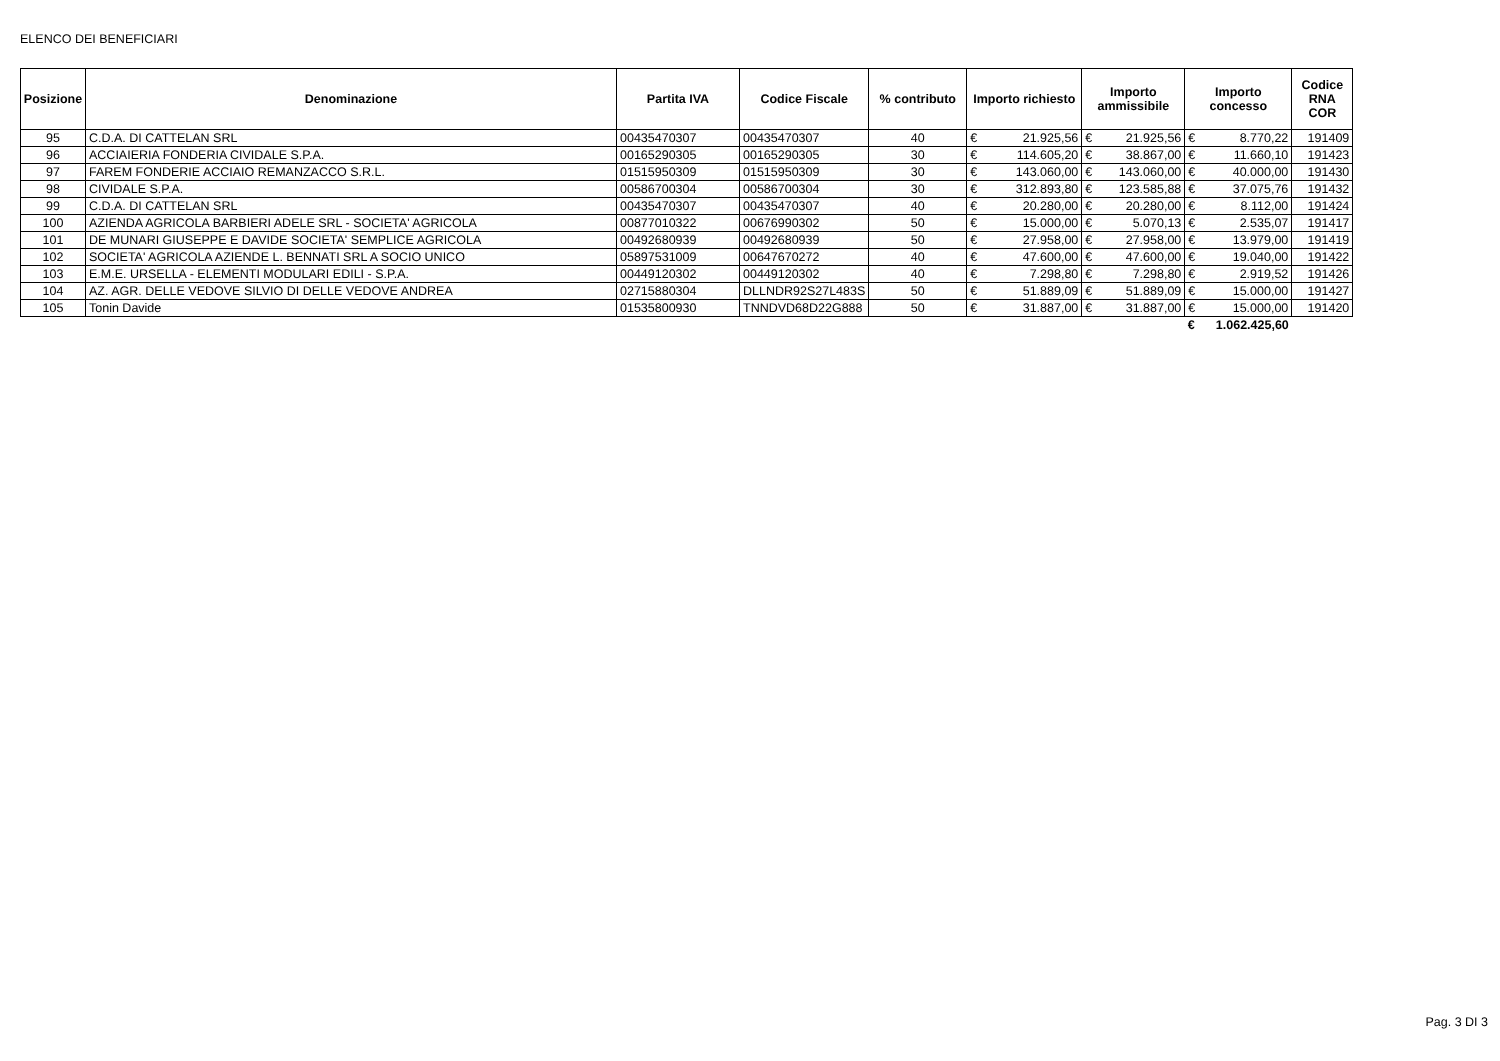ELENCO DEI BENEFICIARI
| Posizione | Denominazione | Partita IVA | Codice Fiscale | % contributo | Importo richiesto | | Importo ammissibile | | Importo concesso | | Codice RNA COR |
| --- | --- | --- | --- | --- | --- | --- | --- | --- | --- | --- | --- |
| 95 | C.D.A. DI CATTELAN SRL | 00435470307 | 00435470307 | 40 | € | 21.925,56 | € | 21.925,56 | € | 8.770,22 | 191409 |
| 96 | ACCIAIERIA FONDERIA CIVIDALE S.P.A. | 00165290305 | 00165290305 | 30 | € | 114.605,20 | € | 38.867,00 | € | 11.660,10 | 191423 |
| 97 | FAREM FONDERIE ACCIAIO REMANZACCO S.R.L. | 01515950309 | 01515950309 | 30 | € | 143.060,00 | € | 143.060,00 | € | 40.000,00 | 191430 |
| 98 | CIVIDALE S.P.A. | 00586700304 | 00586700304 | 30 | € | 312.893,80 | € | 123.585,88 | € | 37.075,76 | 191432 |
| 99 | C.D.A. DI CATTELAN SRL | 00435470307 | 00435470307 | 40 | € | 20.280,00 | € | 20.280,00 | € | 8.112,00 | 191424 |
| 100 | AZIENDA AGRICOLA BARBIERI ADELE SRL - SOCIETA' AGRICOLA | 00877010322 | 00676990302 | 50 | € | 15.000,00 | € | 5.070,13 | € | 2.535,07 | 191417 |
| 101 | DE MUNARI GIUSEPPE E DAVIDE SOCIETA' SEMPLICE AGRICOLA | 00492680939 | 00492680939 | 50 | € | 27.958,00 | € | 27.958,00 | € | 13.979,00 | 191419 |
| 102 | SOCIETA' AGRICOLA AZIENDE L. BENNATI SRL A SOCIO UNICO | 05897531009 | 00647670272 | 40 | € | 47.600,00 | € | 47.600,00 | € | 19.040,00 | 191422 |
| 103 | E.M.E. URSELLA - ELEMENTI MODULARI EDILI - S.P.A. | 00449120302 | 00449120302 | 40 | € | 7.298,80 | € | 7.298,80 | € | 2.919,52 | 191426 |
| 104 | AZ. AGR. DELLE VEDOVE SILVIO DI DELLE VEDOVE ANDREA | 02715880304 | DLLNDR92S27L483S | 50 | € | 51.889,09 | € | 51.889,09 | € | 15.000,00 | 191427 |
| 105 | Tonin Davide | 01535800930 | TNNDVD68D22G888 | 50 | € | 31.887,00 | € | 31.887,00 | € | 15.000,00 | 191420 |
| | | | | | | | | | € | 1.062.425,60 | |
Pag. 3 DI 3